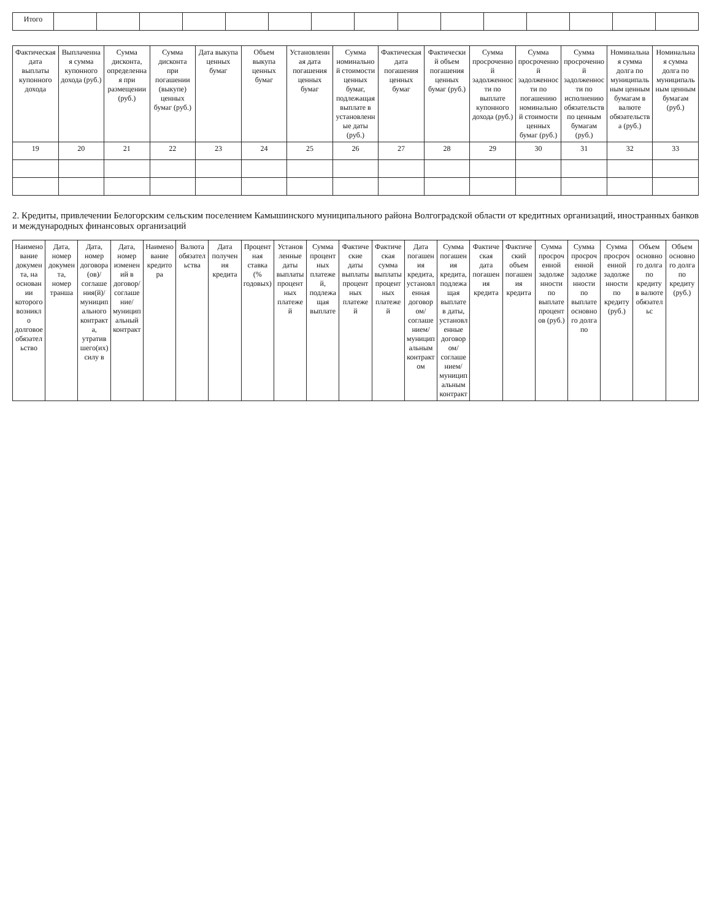| Итого | | | | | | | | | | | | | | | |
| Фактическая дата выплаты купонного дохода | Выплаченная сумма купонного дохода (руб.) | Сумма дисконта, определенная при размещении (руб.) | Сумма дисконта при погашении (выкупе) ценных бумаг (руб.) | Дата выкупа ценных бумаг | Объем выкупа ценных бумаг | Установленная дата погашения ценных бумаг | Сумма номинальной стоимости ценных бумаг, подлежащая выплате в установленные даты (руб.) | Фактическая дата погашения ценных бумаг | Фактический объем погашения ценных бумаг (руб.) | Сумма просроченной задолженности по выплате купонного дохода (руб.) | Сумма просроченной задолженности по погашению номинальной стоимости ценных бумаг (руб.) | Сумма просроченной задолженности по исполнению обязательств по ценным бумагам (руб.) | Номинальная сумма долга по муниципальным ценным бумагам в валюте обязательства (руб.) | Номинальная сумма долга по муниципальным ценным бумагам (руб.) |
| --- | --- | --- | --- | --- | --- | --- | --- | --- | --- | --- | --- | --- | --- | --- |
| 19 | 20 | 21 | 22 | 23 | 24 | 25 | 26 | 27 | 28 | 29 | 30 | 31 | 32 | 33 |
2. Кредиты, привлечении Белогорским сельским поселением Камышинского муниципального района Волгоградской области от кредитных организаций, иностранных банков и международных финансовых организаций
| Наименование документа, на основании которого возникло долговое обязательство | Дата, номер документа, номер транша | Дата, номер договора(ов)/соглашения(й)/муниципального контракта, утратившего(их) силу в | Дата, номер изменений в договор/соглашение/муниципальный контракт | Наименование кредитора | Валюта обязательства | Дата получения кредита | Процентная ставка (% годовых) | Установленные даты выплаты процентных платежей | Сумма процентных платежей, подлежащая выплате | Фактические даты выплаты процентных платежей | Фактическая сумма выплаты процентных платежей | Дата погашения кредита, установленная договором/соглашением/муниципальным контрактом | Сумма погашения кредита, подлежащая выплате в даты, установленные договором/соглашением/муниципальным контракт | Фактическая дата погашения кредита | Фактический объем погашения кредита | Сумма просроченной задолженности по выплате процентов (руб.) | Сумма просроченной задолженности по выплате основного долга по | Сумма просроченной задолженности по кредиту (руб.) | Объем основного долга по кредиту в валюте обязательс | Объем основного долга по кредиту (руб.) |
| --- | --- | --- | --- | --- | --- | --- | --- | --- | --- | --- | --- | --- | --- | --- | --- | --- | --- | --- | --- | --- |